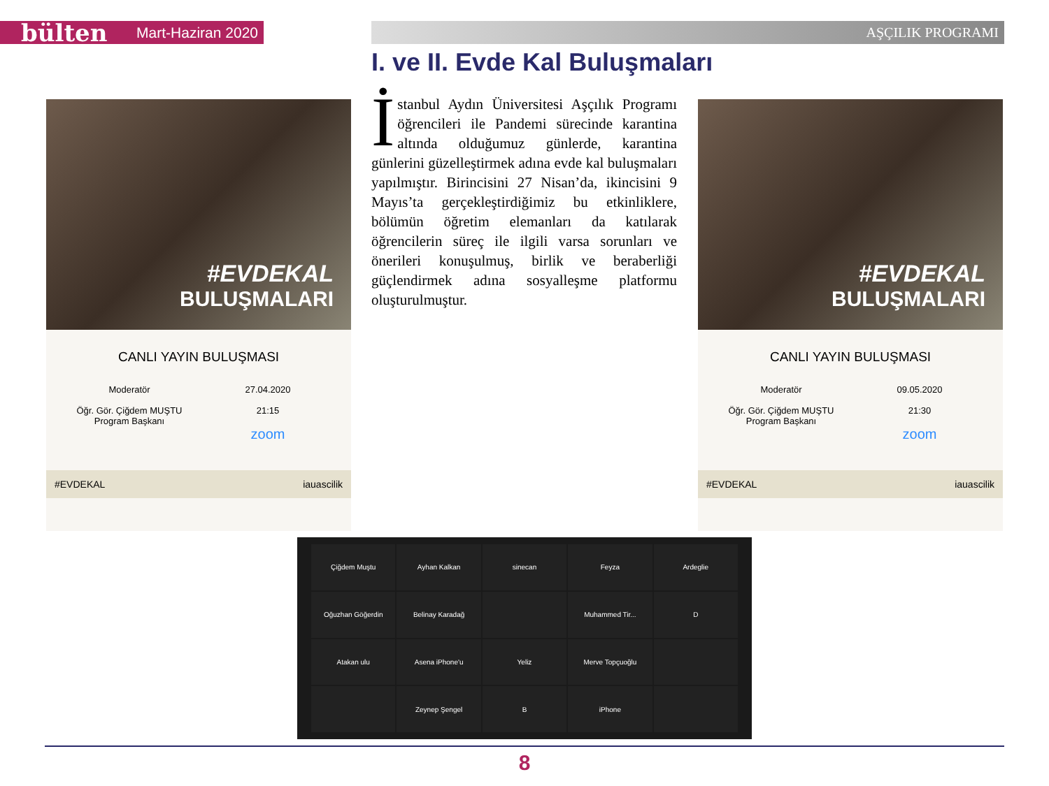bülten Mart-Haziran 2020 AŞÇILIK PROGRAMI
I. ve II. Evde Kal Buluşmaları
İstanbul Aydın Üniversitesi Aşçılık Programı öğrencileri ile Pandemi sürecinde karantina altında olduğumuz günlerde, karantina günlerini güzelleştirmek adına evde kal buluşmaları yapılmıştır. Birincisini 27 Nisan’da, ikincisini 9 Mayıs’ta gerçekleştirdiğimiz bu etkinliklere, bölümün öğretim elemanları da katılarak öğrencilerin süreç ile ilgili varsa sorunları ve önerileri konuşulmuş, birlik ve beraberliği güçlendirmek adına sosyalleşme platformu oluşturulmuştur.
#EVDEKAL
BULUŞMALARI
CANLI YAYIN BULUŞMASI
Moderatör
Öğr. Gör. Çiğdem MUŞTU
Program Başkanı
27.04.2020
21:15
zoom
#EVDEKAL iauascilik
#EVDEKAL
BULUŞMALARI
CANLI YAYIN BULUŞMASI
Moderatör
Öğr. Gör. Çiğdem MUŞTU
Program Başkanı
09.05.2020
21:30
zoom
#EVDEKAL iauascilik
Çiğdem Muştu
Ayhan Kalkan
sinecan
Feyza
Ardeglie
Oğuzhan Göğerdin
Belinay Karadağ
Muhammed Tir...
D
Atakan ulu
Asena iPhone'u
Yeliz
Merve Topçuoğlu
Zeynep Şengel
B
iPhone
8